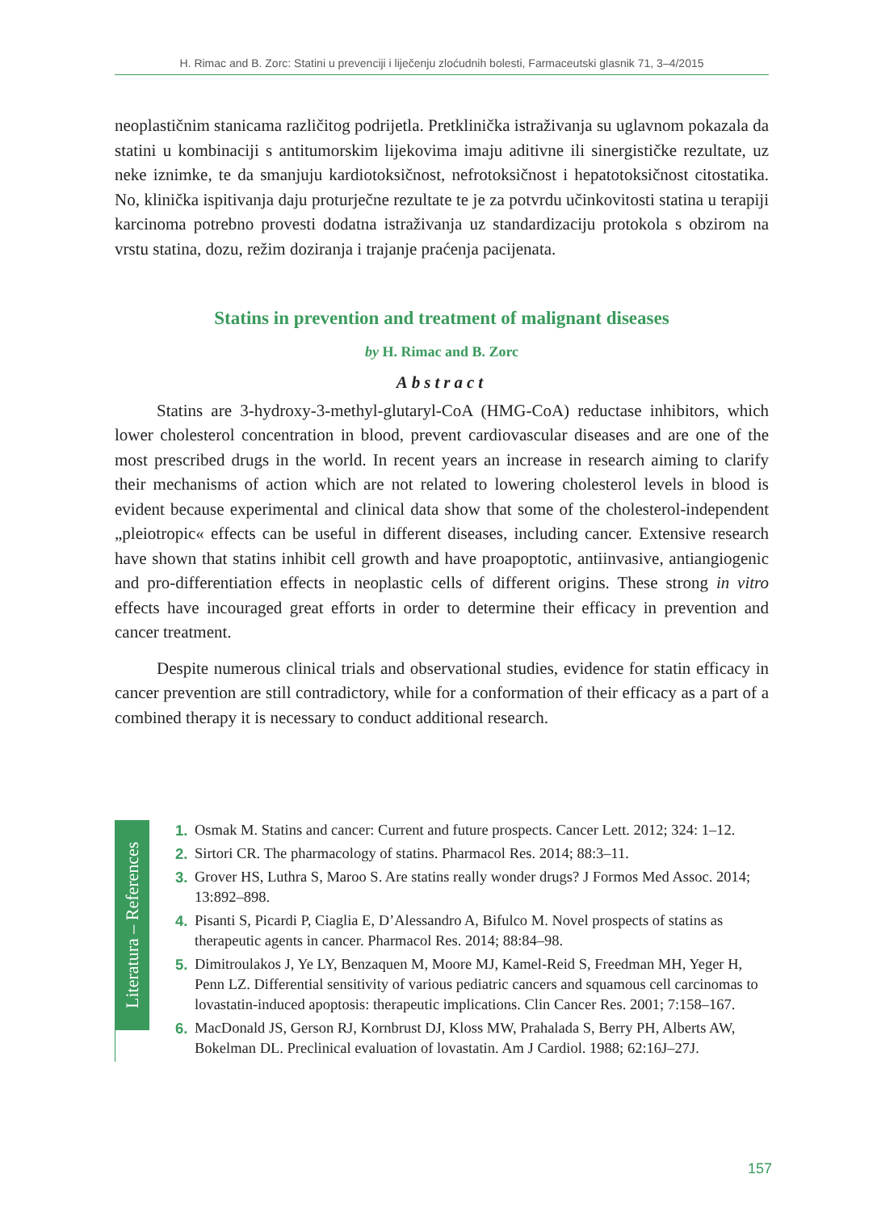H. Rimac and B. Zorc: Statini u prevenciji i liječenju zloćudnih bolesti, Farmaceutski glasnik 71, 3–4/2015
neoplastičnim stanicama različitog podrijetla. Pretklinička istraživanja su uglavnom pokazala da statini u kombinaciji s antitumorskim lijekovima imaju aditivne ili sinergističke rezultate, uz neke iznimke, te da smanjuju kardiotoksičnost, nefrotoksičnost i hepatotoksičnost citostatika. No, klinička ispitivanja daju proturječne rezultate te je za potvrdu učinkovitosti statina u terapiji karcinoma potrebno provesti dodatna istraživanja uz standardizaciju protokola s obzirom na vrstu statina, dozu, režim doziranja i trajanje praćenja pacijenata.
Statins in prevention and treatment of malignant diseases
by H. Rimac and B. Zorc
Abstract
Statins are 3-hydroxy-3-methyl-glutaryl-CoA (HMG-CoA) reductase inhibitors, which lower cholesterol concentration in blood, prevent cardiovascular diseases and are one of the most prescribed drugs in the world. In recent years an increase in research aiming to clarify their mechanisms of action which are not related to lowering cholesterol levels in blood is evident because experimental and clinical data show that some of the cholesterol-independent „pleiotropic« effects can be useful in different diseases, including cancer. Extensive research have shown that statins inhibit cell growth and have proapoptotic, antiinvasive, antiangiogenic and pro-differentiation effects in neoplastic cells of different origins. These strong in vitro effects have incouraged great efforts in order to determine their efficacy in prevention and cancer treatment.
Despite numerous clinical trials and observational studies, evidence for statin efficacy in cancer prevention are still contradictory, while for a conformation of their efficacy as a part of a combined therapy it is necessary to conduct additional research.
Literatura – References
1. Osmak M. Statins and cancer: Current and future prospects. Cancer Lett. 2012; 324: 1–12.
2. Sirtori CR. The pharmacology of statins. Pharmacol Res. 2014; 88:3–11.
3. Grover HS, Luthra S, Maroo S. Are statins really wonder drugs? J Formos Med Assoc. 2014; 13:892–898.
4. Pisanti S, Picardi P, Ciaglia E, D’Alessandro A, Bifulco M. Novel prospects of statins as therapeutic agents in cancer. Pharmacol Res. 2014; 88:84–98.
5. Dimitroulakos J, Ye LY, Benzaquen M, Moore MJ, Kamel-Reid S, Freedman MH, Yeger H, Penn LZ. Differential sensitivity of various pediatric cancers and squamous cell carcinomas to lovastatin-induced apoptosis: therapeutic implications. Clin Cancer Res. 2001; 7:158–167.
6. MacDonald JS, Gerson RJ, Kornbrust DJ, Kloss MW, Prahalada S, Berry PH, Alberts AW, Bokelman DL. Preclinical evaluation of lovastatin. Am J Cardiol. 1988; 62:16J–27J.
157